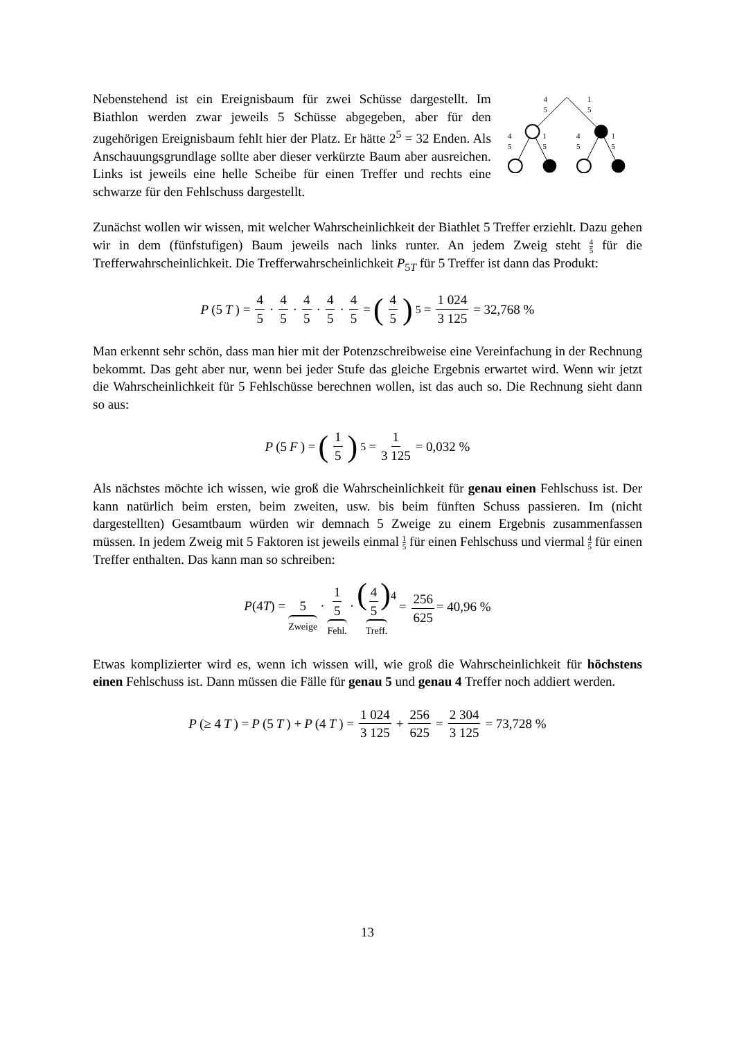Nebenstehend ist ein Ereignisbaum für zwei Schüsse dargestellt. Im Biathlon werden zwar jeweils 5 Schüsse abgegeben, aber für den zugehörigen Ereignisbaum fehlt hier der Platz. Er hätte 2<sup>5</sup> = 32 Enden. Als Anschauungsgrundlage sollte aber dieser verkürzte Baum aber ausreichen. Links ist jeweils eine helle Scheibe für einen Treffer und rechts eine schwarze für den Fehlschuss dargestellt.
4
5
1
5
4
5
1
5
4
5
1
5
Zunächst wollen wir wissen, mit welcher Wahrscheinlichkeit der Biathlet 5 Treffer erziehlt. Dazu gehen wir in dem (fünfstufigen) Baum jeweils nach links runter. An jedem Zweig steht 4 5 für die Trefferwahrscheinlichkeit. Die Trefferwahrscheinlichkeit P<sub>5T</sub> für 5 Treffer ist dann das Produkt:
P (5 T) = 4 5 · 4 5 · 4 5 · 4 5 · 4 5 = (4 5)<sup>5</sup> = 1 024 3 125 = 32,768 %
Man erkennt sehr schön, dass man hier mit der Potenzschreibweise eine Vereinfachung in der Rechnung bekommt. Das geht aber nur, wenn bei jeder Stufe das gleiche Ergebnis erwartet wird. Wenn wir jetzt die Wahrscheinlichkeit für 5 Fehlschüsse berechnen wollen, ist das auch so. Die Rechnung sieht dann so aus:
P (5 F) = (1 5)<sup>5</sup> = 1 3 125 = 0,032 %
Als nächstes möchte ich wissen, wie groß die Wahrscheinlichkeit für genau einen Fehlschuss ist. Der kann natürlich beim ersten, beim zweiten, usw. bis beim fünften Schuss passieren. Im (nicht dargestellten) Gesamtbaum würden wir demnach 5 Zweige zu einem Ergebnis zusammenfassen müssen. In jedem Zweig mit 5 Faktoren ist jeweils einmal 1 5 für einen Fehlschuss und viermal 4 5 für einen Treffer enthalten. Das kann man so schreiben:
P(4T) = 5 Zweige · 1 5 Fehl. · (4 5)<sup>4</sup> Treff. = 256 625 = 40,96 %
Etwas komplizierter wird es, wenn ich wissen will, wie groß die Wahrscheinlichkeit für höchstens einen Fehlschuss ist. Dann müssen die Fälle für genau 5 und genau 4 Treffer noch addiert werden.
P (≥ 4 T) = P (5 T) + P (4 T) = 1 024 3 125 + 256 625 = 2 304 3 125 = 73,728 %
13